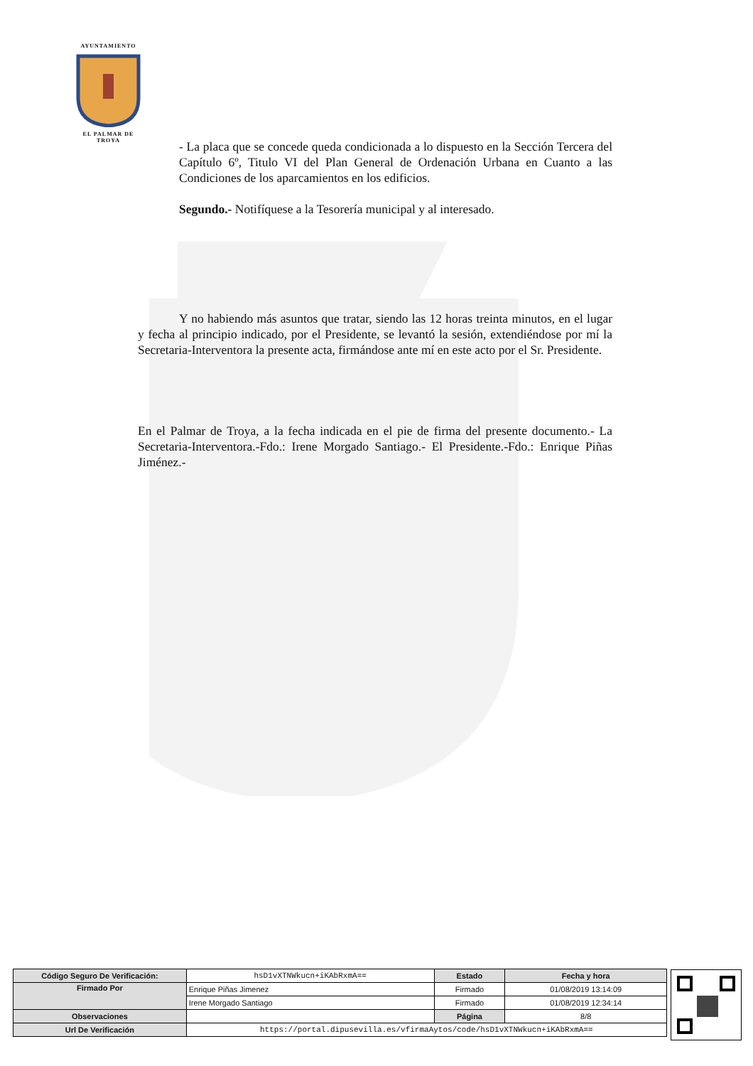AYUNTAMIENTO
EL PALMAR DE TROYA
- La placa que se concede queda condicionada a lo dispuesto en la Sección Tercera del Capítulo 6º, Titulo VI del Plan General de Ordenación Urbana en Cuanto a las Condiciones de los aparcamientos en los edificios.
Segundo.- Notifíquese a la Tesorería municipal y al interesado.
Y no habiendo más asuntos que tratar, siendo las 12 horas treinta minutos, en el lugar y fecha al principio indicado, por el Presidente, se levantó la sesión, extendiéndose por mí la Secretaria-Interventora la presente acta, firmándose ante mí en este acto por el Sr. Presidente.
En el Palmar de Troya, a la fecha indicada en el pie de firma del presente documento.- La Secretaria-Interventora.-Fdo.: Irene Morgado Santiago.- El Presidente.-Fdo.: Enrique Piñas Jiménez.-
| Código Seguro De Verificación: | hsD1vXTNWkucn+iKAbRxmA== | Estado | Fecha y hora |
| Firmado Por | Enrique Piñas Jimenez | Firmado | 01/08/2019 13:14:09 |
| | Irene Morgado Santiago | Firmado | 01/08/2019 12:34:14 |
| Observaciones | | Página | 8/8 |
| Url De Verificación | https://portal.dipusevilla.es/vfirmaAytos/code/hsD1vXTNWkucn+iKAbRxmA== | | |